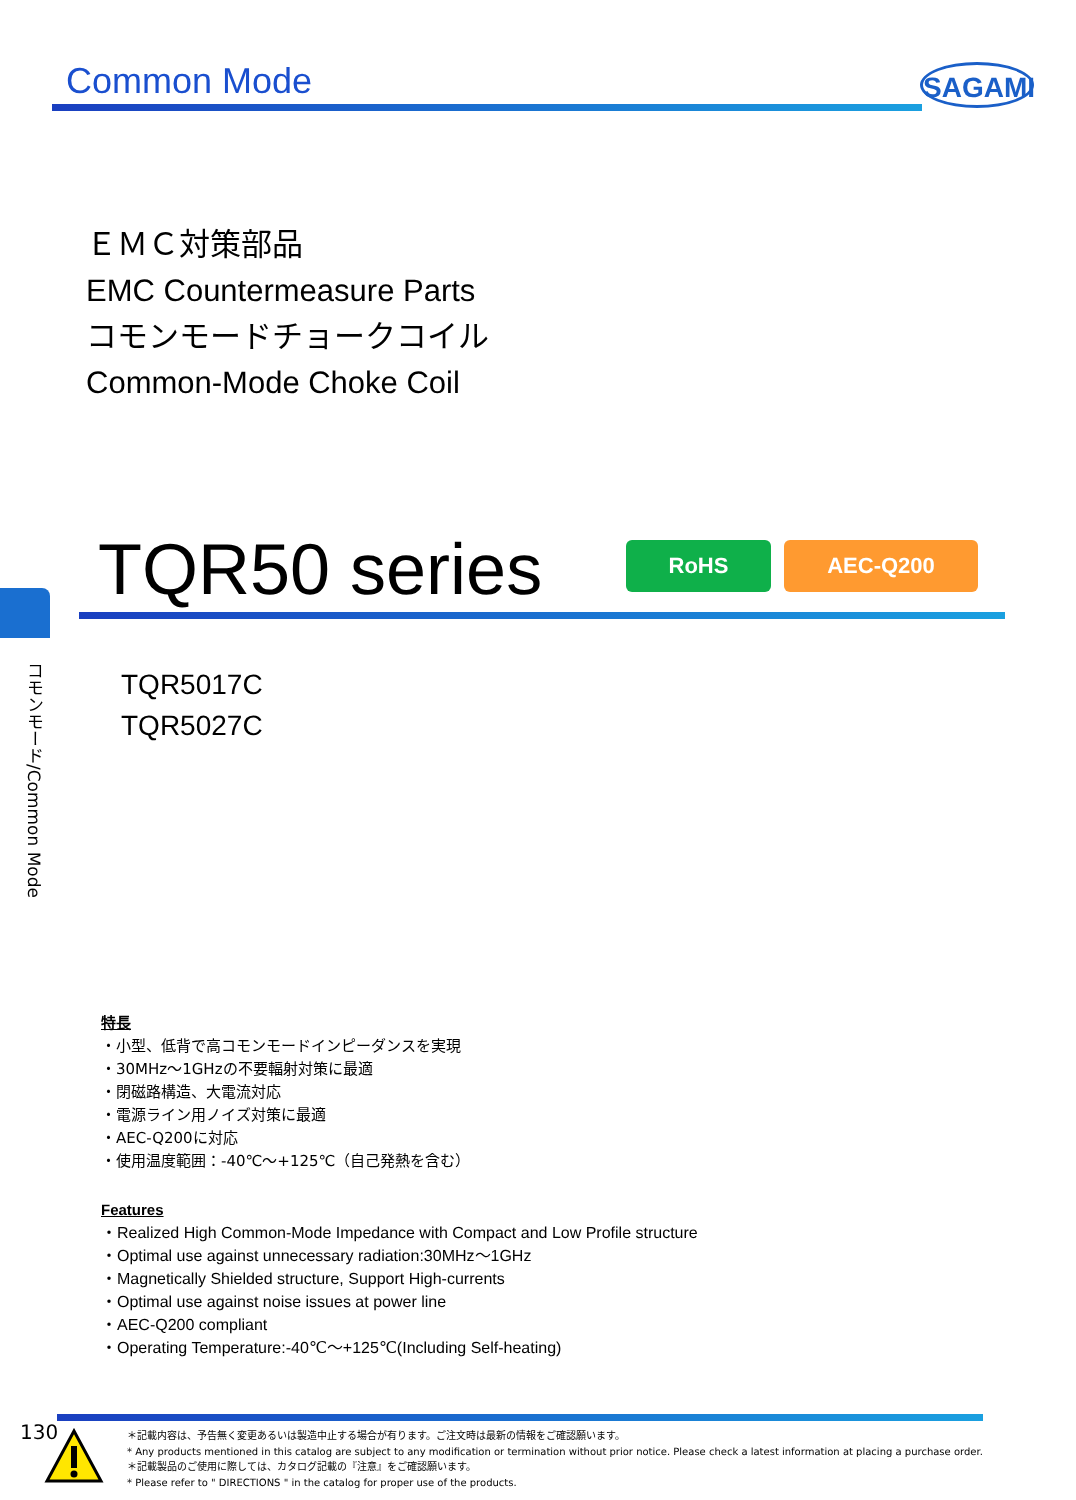Common Mode SAGAMI
ＥＭＣ対策部品
EMC Countermeasure Parts
コモンモードチョークコイル
Common-Mode Choke Coil
TQR50 series RoHS AEC-Q200
コモンモード/Common Mode
TQR5017C
TQR5027C
特長
・小型、低背で高コモンモードインピーダンスを実現
・30MHz～1GHzの不要輻射対策に最適
・閉磁路構造、大電流対応
・電源ライン用ノイズ対策に最適
・AEC-Q200に対応
・使用温度範囲：-40℃～+125℃（自己発熱を含む）
Features
・Realized High Common-Mode Impedance with Compact and Low Profile structure
・Optimal use against unnecessary radiation:30MHz～1GHz
・Magnetically Shielded structure, Support High-currents
・Optimal use against noise issues at power line
・AEC-Q200 compliant
・Operating Temperature:-40℃～+125℃(Including Self-heating)
130
＊記載内容は、予告無く変更あるいは製造中止する場合が有ります。ご注文時は最新の情報をご確認願います。
* Any products mentioned in this catalog are subject to any modification or termination without prior notice. Please check a latest information at placing a purchase order.
＊記載製品のご使用に際しては、カタログ記載の『注意』をご確認願います。
* Please refer to " DIRECTIONS " in the catalog for proper use of the products.